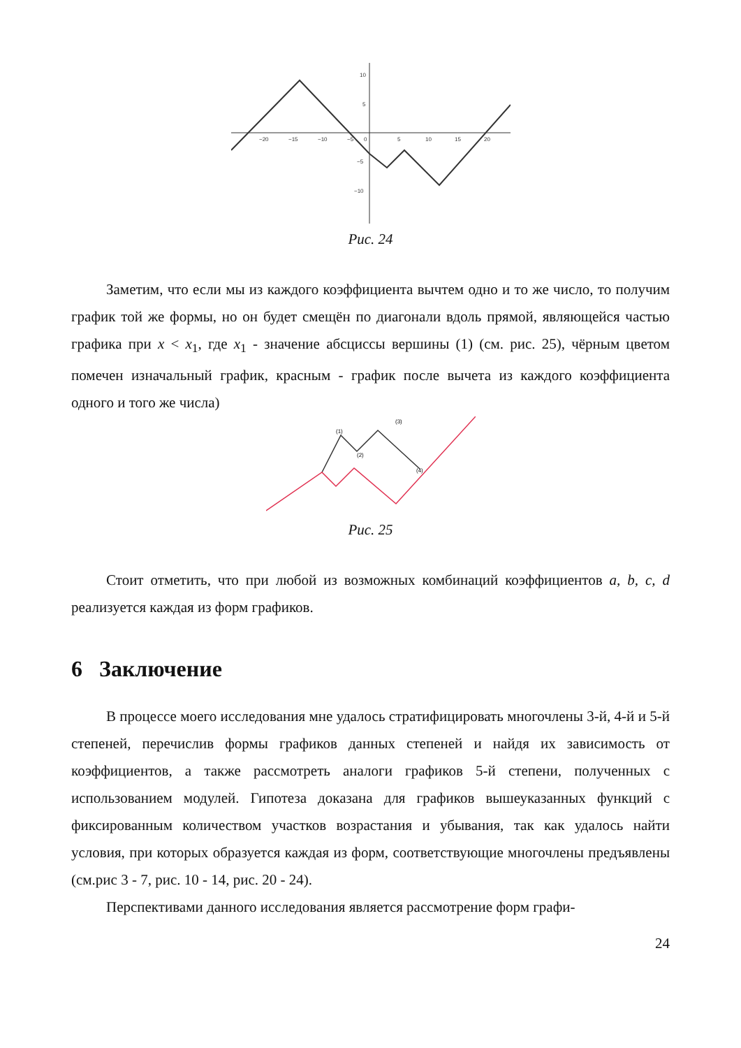−20
−15
−10
−5
0
5
10
15
20
10
5
−5
−10
Рис. 24
Заметим, что если мы из каждого коэффициента вычтем одно и то же число, то получим график той же формы, но он будет смещён по диагонали вдоль прямой, являющейся частью графика при x < x<sub>1</sub>, где x<sub>1</sub> - значение абсциссы вершины (1) (см. рис. 25), чёрным цветом помечен изначальный график, красным - график после вычета из каждого коэффициента одного и того же числа)
(1)
(3)
(2)
(4)
Рис. 25
Стоит отметить, что при любой из возможных комбинаций коэффициентов a, b, c, d реализуется каждая из форм графиков.
6 Заключение
В процессе моего исследования мне удалось стратифицировать многочлены 3-й, 4-й и 5-й степеней, перечислив формы графиков данных степеней и найдя их зависимость от коэффициентов, а также рассмотреть аналоги графиков 5-й степени, полученных с использованием модулей. Гипотеза доказана для графиков вышеуказанных функций с фиксированным количеством участков возрастания и убывания, так как удалось найти условия, при которых образуется каждая из форм, соответствующие многочлены предъявлены (см.рис 3 - 7, рис. 10 - 14, рис. 20 - 24).
Перспективами данного исследования является рассмотрение форм графи-
24